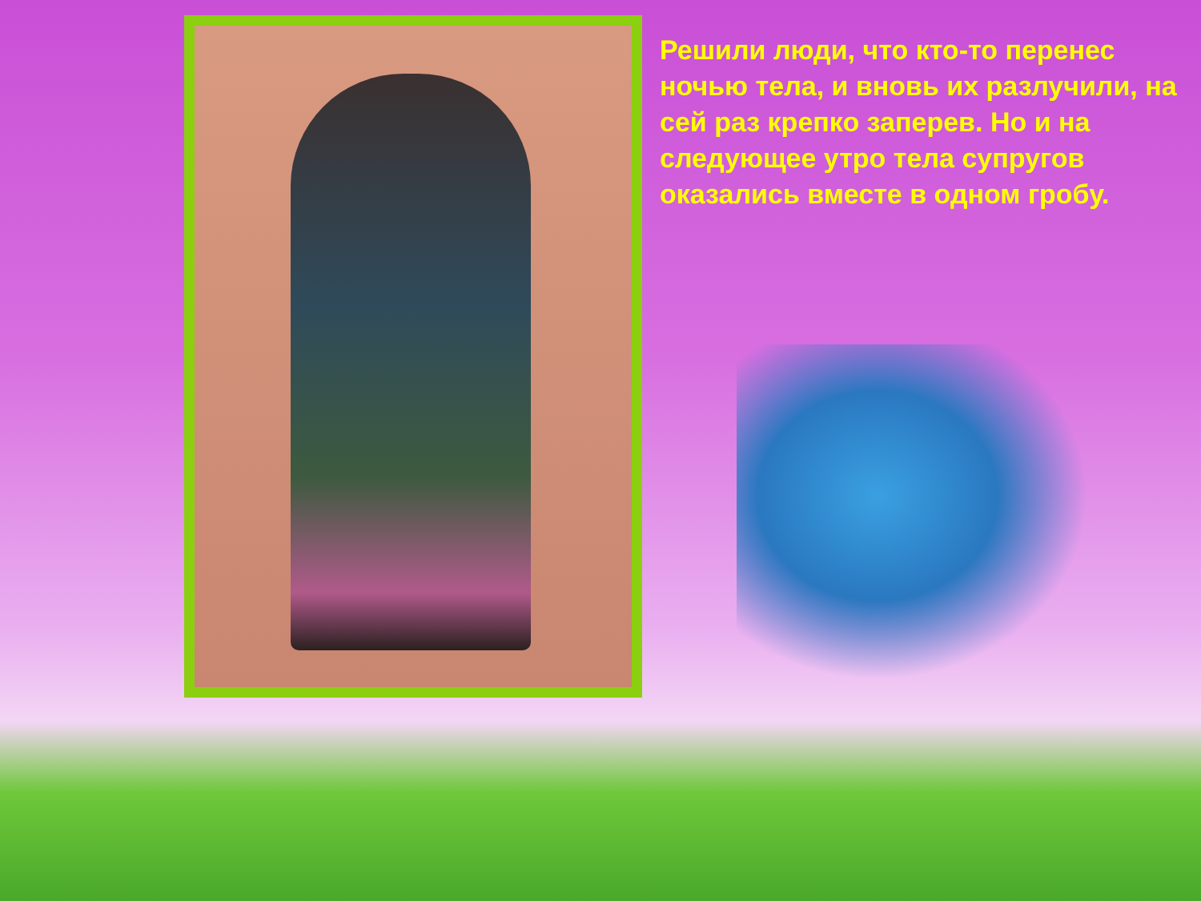Решили люди, что кто-то перенес ночью тела, и вновь их разлучили, на сей раз крепко заперев. Но и на следующее утро тела супругов оказались вместе в одном гробу.